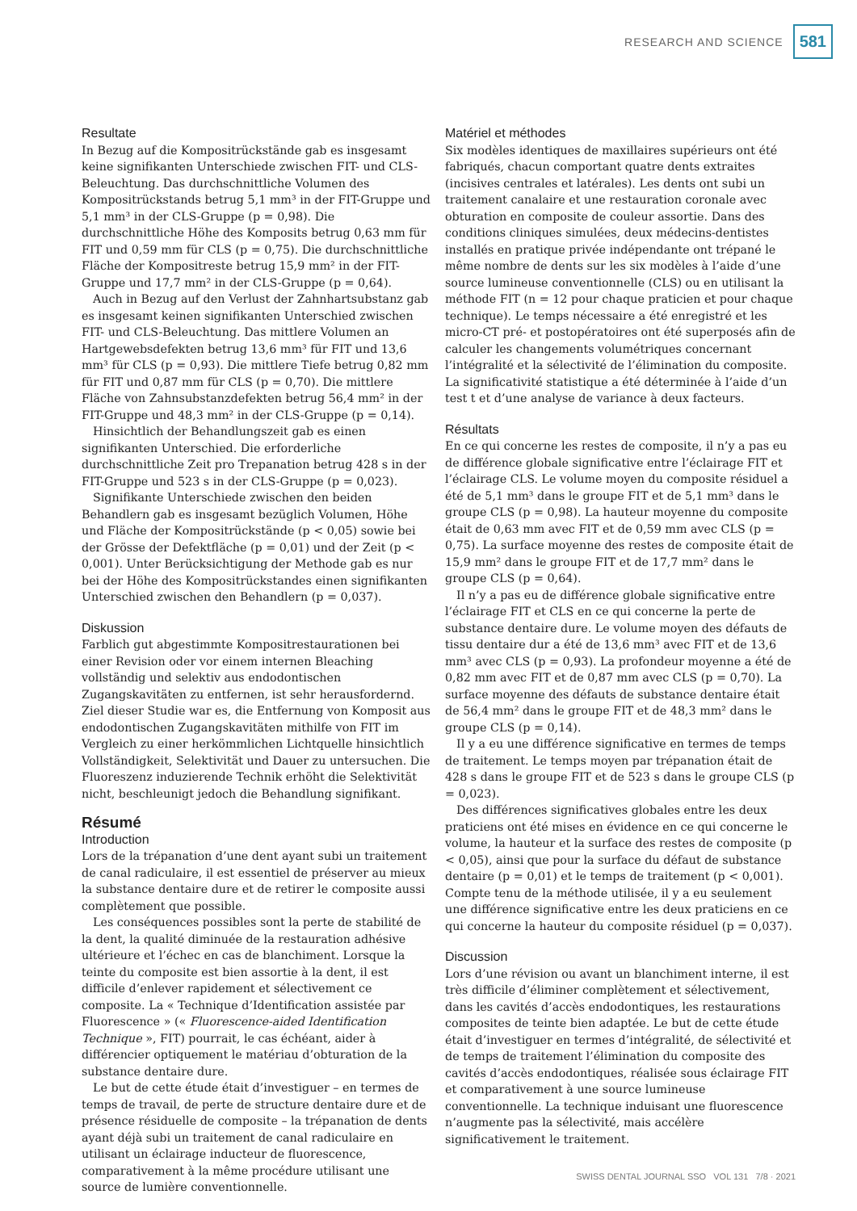RESEARCH AND SCIENCE
581
Resultate
In Bezug auf die Kompositrückstände gab es insgesamt keine signifikanten Unterschiede zwischen FIT- und CLS-Beleuchtung. Das durchschnittliche Volumen des Kompositrückstands betrug 5,1 mm³ in der FIT-Gruppe und 5,1 mm³ in der CLS-Gruppe (p = 0,98). Die durchschnittliche Höhe des Komposits betrug 0,63 mm für FIT und 0,59 mm für CLS (p = 0,75). Die durchschnittliche Fläche der Kompositreste betrug 15,9 mm² in der FIT-Gruppe und 17,7 mm² in der CLS-Gruppe (p = 0,64).
Auch in Bezug auf den Verlust der Zahnhartsubstanz gab es insgesamt keinen signifikanten Unterschied zwischen FIT- und CLS-Beleuchtung. Das mittlere Volumen an Hartgewebsdefekten betrug 13,6 mm³ für FIT und 13,6 mm³ für CLS (p = 0,93). Die mittlere Tiefe betrug 0,82 mm für FIT und 0,87 mm für CLS (p = 0,70). Die mittlere Fläche von Zahnsubstanzdefekten betrug 56,4 mm² in der FIT-Gruppe und 48,3 mm² in der CLS-Gruppe (p = 0,14).
Hinsichtlich der Behandlungszeit gab es einen signifikanten Unterschied. Die erforderliche durchschnittliche Zeit pro Trepanation betrug 428 s in der FIT-Gruppe und 523 s in der CLS-Gruppe (p = 0,023).
Signifikante Unterschiede zwischen den beiden Behandlern gab es insgesamt bezüglich Volumen, Höhe und Fläche der Kompositrückstände (p < 0,05) sowie bei der Grösse der Defektfläche (p = 0,01) und der Zeit (p < 0,001). Unter Berücksichtigung der Methode gab es nur bei der Höhe des Kompositrückstandes einen signifikanten Unterschied zwischen den Behandlern (p = 0,037).
Diskussion
Farblich gut abgestimmte Kompositrestaurationen bei einer Revision oder vor einem internen Bleaching vollständig und selektiv aus endodontischen Zugangskavitäten zu entfernen, ist sehr herausfordernd. Ziel dieser Studie war es, die Entfernung von Komposit aus endodontischen Zugangskavitäten mithilfe von FIT im Vergleich zu einer herkömmlichen Lichtquelle hinsichtlich Vollständigkeit, Selektivität und Dauer zu untersuchen. Die Fluoreszenz induzierende Technik erhöht die Selektivität nicht, beschleunigt jedoch die Behandlung signifikant.
Résumé
Introduction
Lors de la trépanation d’une dent ayant subi un traitement de canal radiculaire, il est essentiel de préserver au mieux la substance dentaire dure et de retirer le composite aussi complètement que possible.
Les conséquences possibles sont la perte de stabilité de la dent, la qualité diminuée de la restauration adhésive ultérieure et l’échec en cas de blanchiment. Lorsque la teinte du composite est bien assortie à la dent, il est difficile d’enlever rapidement et sélectivement ce composite. La « Technique d’Identification assistée par Fluorescence » (« Fluorescence-aided Identification Technique », FIT) pourrait, le cas échéant, aider à différencier optiquement le matériau d’obturation de la substance dentaire dure.
Le but de cette étude était d’investiguer – en termes de temps de travail, de perte de structure dentaire dure et de présence résiduelle de composite – la trépanation de dents ayant déjà subi un traitement de canal radiculaire en utilisant un éclairage inducteur de fluorescence, comparativement à la même procédure utilisant une source de lumière conventionnelle.
Matériel et méthodes
Six modèles identiques de maxillaires supérieurs ont été fabriqués, chacun comportant quatre dents extraites (incisives centrales et latérales). Les dents ont subi un traitement canalaire et une restauration coronale avec obturation en composite de couleur assortie. Dans des conditions cliniques simulées, deux médecins-dentistes installés en pratique privée indépendante ont trépané le même nombre de dents sur les six modèles à l’aide d’une source lumineuse conventionnelle (CLS) ou en utilisant la méthode FIT (n = 12 pour chaque praticien et pour chaque technique). Le temps nécessaire a été enregistré et les micro-CT pré- et postopératoires ont été superposés afin de calculer les changements volumétriques concernant l’intégralité et la sélectivité de l’élimination du composite. La significativité statistique a été déterminée à l’aide d’un test t et d’une analyse de variance à deux facteurs.
Résultats
En ce qui concerne les restes de composite, il n’y a pas eu de différence globale significative entre l’éclairage FIT et l’éclairage CLS. Le volume moyen du composite résiduel a été de 5,1 mm³ dans le groupe FIT et de 5,1 mm³ dans le groupe CLS (p = 0,98). La hauteur moyenne du composite était de 0,63 mm avec FIT et de 0,59 mm avec CLS (p = 0,75). La surface moyenne des restes de composite était de 15,9 mm² dans le groupe FIT et de 17,7 mm² dans le groupe CLS (p = 0,64).
Il n’y a pas eu de différence globale significative entre l’éclairage FIT et CLS en ce qui concerne la perte de substance dentaire dure. Le volume moyen des défauts de tissu dentaire dur a été de 13,6 mm³ avec FIT et de 13,6 mm³ avec CLS (p = 0,93). La profondeur moyenne a été de 0,82 mm avec FIT et de 0,87 mm avec CLS (p = 0,70). La surface moyenne des défauts de substance dentaire était de 56,4 mm² dans le groupe FIT et de 48,3 mm² dans le groupe CLS (p = 0,14).
Il y a eu une différence significative en termes de temps de traitement. Le temps moyen par trépanation était de 428 s dans le groupe FIT et de 523 s dans le groupe CLS (p = 0,023).
Des différences significatives globales entre les deux praticiens ont été mises en évidence en ce qui concerne le volume, la hauteur et la surface des restes de composite (p < 0,05), ainsi que pour la surface du défaut de substance dentaire (p = 0,01) et le temps de traitement (p < 0,001). Compte tenu de la méthode utilisée, il y a eu seulement une différence significative entre les deux praticiens en ce qui concerne la hauteur du composite résiduel (p = 0,037).
Discussion
Lors d’une révision ou avant un blanchiment interne, il est très difficile d’éliminer complètement et sélectivement, dans les cavités d’accès endodontiques, les restaurations composites de teinte bien adaptée. Le but de cette étude était d’investiguer en termes d’intégralité, de sélectivité et de temps de traitement l’élimination du composite des cavités d’accès endodontiques, réalisée sous éclairage FIT et comparativement à une source lumineuse conventionnelle. La technique induisant une fluorescence n’augmente pas la sélectivité, mais accélère significativement le traitement.
SWISS DENTAL JOURNAL SSO VOL 131 7/8 · 2021